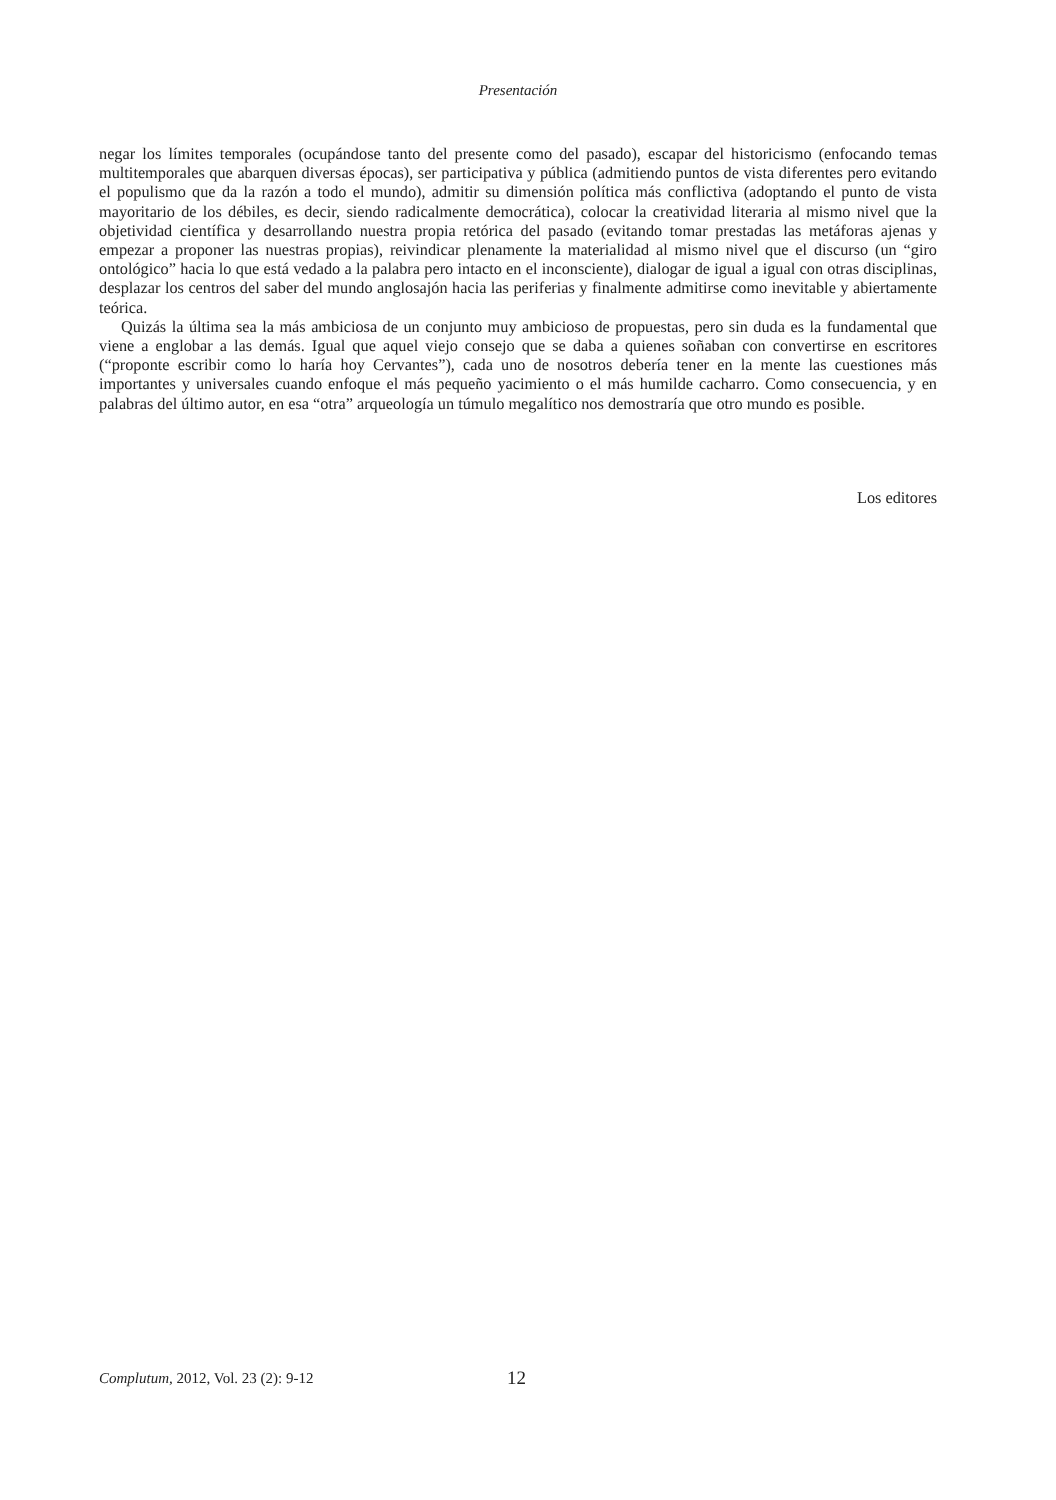Presentación
negar los límites temporales (ocupándose tanto del presente como del pasado), escapar del historicismo (enfocando temas multitemporales que abarquen diversas épocas), ser participativa y pública (admitiendo puntos de vista diferentes pero evitando el populismo que da la razón a todo el mundo), admitir su dimensión política más conflictiva (adoptando el punto de vista mayoritario de los débiles, es decir, siendo radicalmente democrática), colocar la creatividad literaria al mismo nivel que la objetividad científica y desarrollando nuestra propia retórica del pasado (evitando tomar prestadas las metáforas ajenas y empezar a proponer las nuestras propias), reivindicar plenamente la materialidad al mismo nivel que el discurso (un “giro ontológico” hacia lo que está vedado a la palabra pero intacto en el inconsciente), dialogar de igual a igual con otras disciplinas, desplazar los centros del saber del mundo anglosajón hacia las periferias y finalmente admitirse como inevitable y abiertamente teórica.
Quizás la última sea la más ambiciosa de un conjunto muy ambicioso de propuestas, pero sin duda es la fundamental que viene a englobar a las demás. Igual que aquel viejo consejo que se daba a quienes soñaban con convertirse en escritores (“proponte escribir como lo haría hoy Cervantes”), cada uno de nosotros debería tener en la mente las cuestiones más importantes y universales cuando enfoque el más pequeño yacimiento o el más humilde cacharro. Como consecuencia, y en palabras del último autor, en esa “otra” arqueología un túmulo megalítico nos demostraría que otro mundo es posible.
Los editores
Complutum, 2012, Vol. 23 (2): 9-12 12